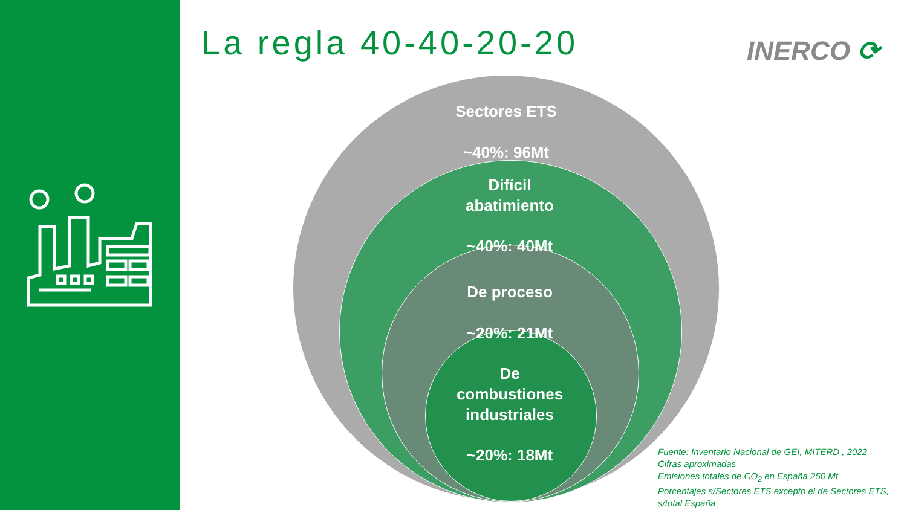La regla 40-40-20-20 INERCO ⟳
Sectores ETS
~40%: 96Mt
Difícil
abatimiento
~40%: 40Mt
De proceso
~20%: 21Mt
De
combustiones
industriales
~20%: 18Mt
Fuente: Inventario Nacional de GEI, MITERD , 2022
Cifras aproximadas
Emisiones totales de CO<sub>2</sub> en España 250 Mt
Porcentajes s/Sectores ETS excepto el de Sectores ETS,
s/total España